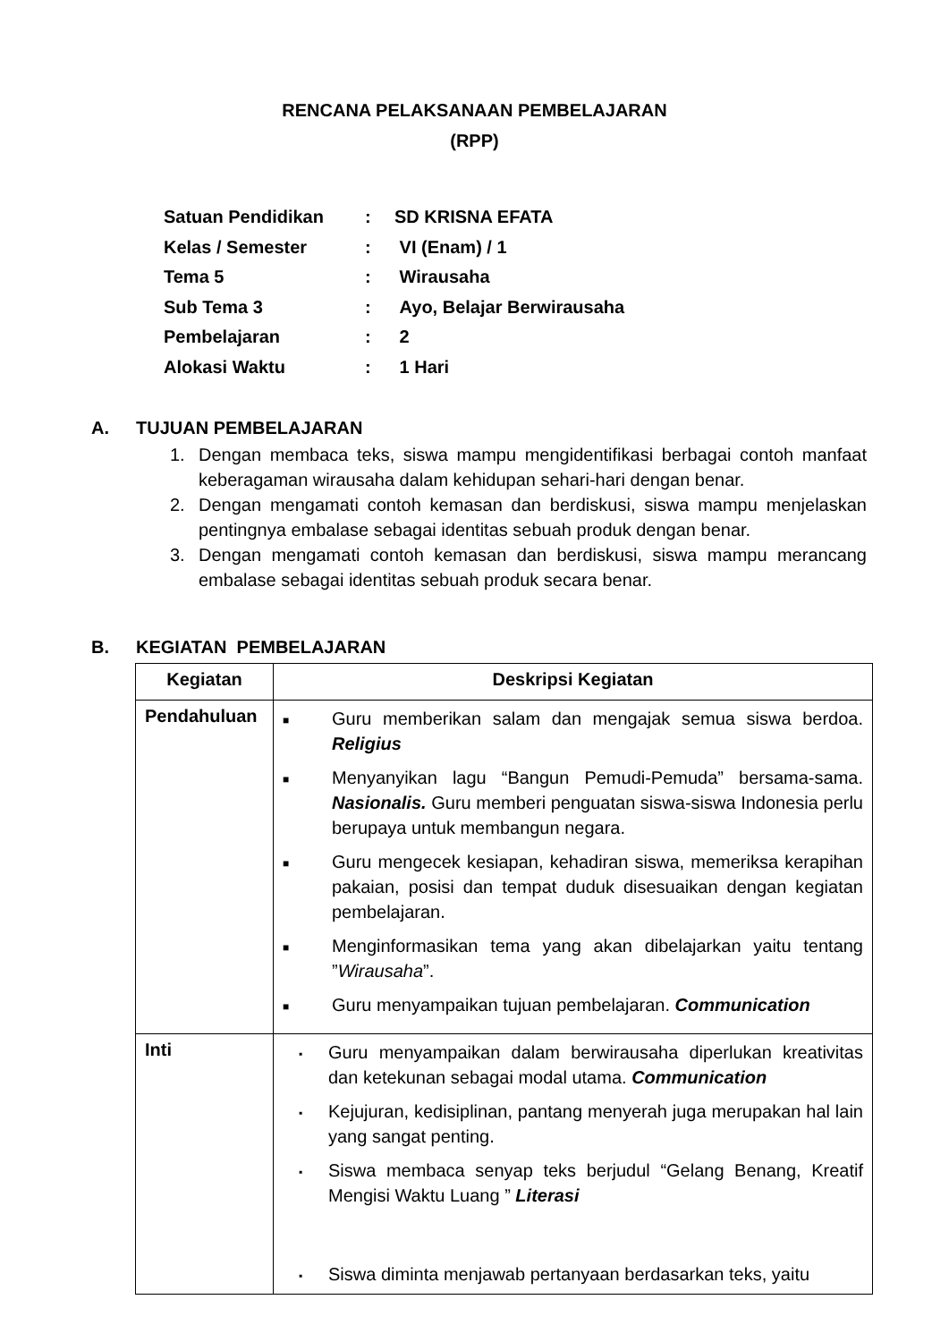RENCANA PELAKSANAAN PEMBELAJARAN
(RPP)
| Satuan Pendidikan | : | SD KRISNA EFATA |
| Kelas / Semester | : | VI (Enam) / 1 |
| Tema 5 | : | Wirausaha |
| Sub Tema 3 | : | Ayo, Belajar Berwirausaha |
| Pembelajaran | : | 2 |
| Alokasi Waktu | : | 1 Hari |
A. TUJUAN PEMBELAJARAN
1. Dengan membaca teks, siswa mampu mengidentifikasi berbagai contoh manfaat keberagaman wirausaha dalam kehidupan sehari-hari dengan benar.
2. Dengan mengamati contoh kemasan dan berdiskusi, siswa mampu menjelaskan pentingnya embalase sebagai identitas sebuah produk dengan benar.
3. Dengan mengamati contoh kemasan dan berdiskusi, siswa mampu merancang embalase sebagai identitas sebuah produk secara benar.
B. KEGIATAN PEMBELAJARAN
| Kegiatan | Deskripsi Kegiatan |
| --- | --- |
| Pendahuluan | ■ Guru memberikan salam dan mengajak semua siswa berdoa. Religius ■ Menyanyikan lagu “Bangun Pemudi-Pemuda” bersama-sama. Nasionalis. Guru memberi penguatan siswa-siswa Indonesia perlu berupaya untuk membangun negara. ■ Guru mengecek kesiapan, kehadiran siswa, memeriksa kerapihan pakaian, posisi dan tempat duduk disesuaikan dengan kegiatan pembelajaran. ■ Menginformasikan tema yang akan dibelajarkan yaitu tentang ” Wirausaha ”. ■ Guru menyampaikan tujuan pembelajaran. Communication |
| Inti | ▪ Guru menyampaikan dalam berwirausaha diperlukan kreativitas dan ketekunan sebagai modal utama. Communication ▪ Kejujuran, kedisiplinan, pantang menyerah juga merupakan hal lain yang sangat penting. ▪ Siswa membaca senyap teks berjudul “Gelang Benang, Kreatif Mengisi Waktu Luang ” Literasi ▪ Siswa diminta menjawab pertanyaan berdasarkan teks, yaitu |